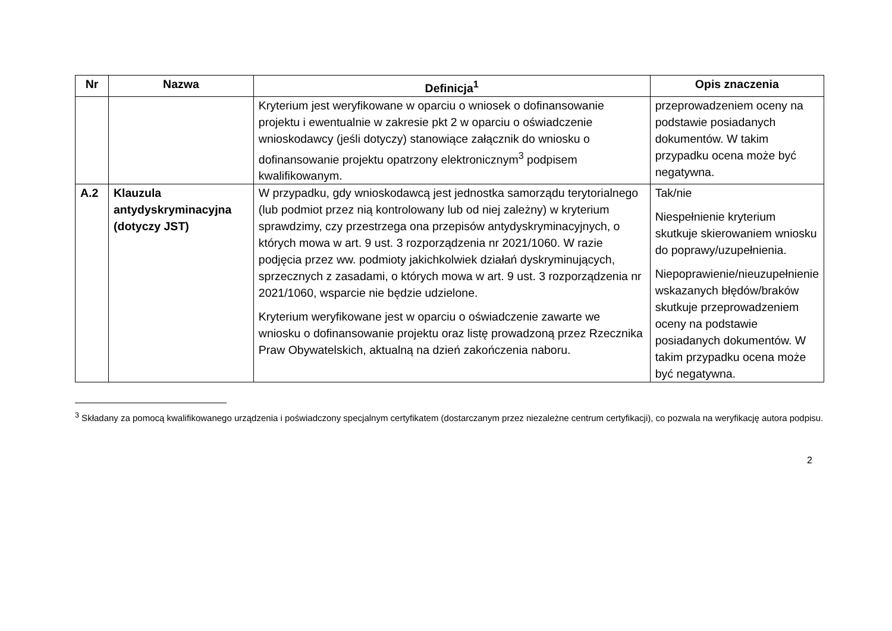| Nr | Nazwa | Definicja<sup>1</sup> | Opis znaczenia |
| --- | --- | --- | --- |
| | | Kryterium jest weryfikowane w oparciu o wniosek o dofinansowanie projektu i ewentualnie w zakresie pkt 2 w oparciu o oświadczenie wnioskodawcy (jeśli dotyczy) stanowiące załącznik do wniosku o dofinansowanie projektu opatrzony elektronicznym<sup>3</sup> podpisem kwalifikowanym. | przeprowadzeniem oceny na podstawie posiadanych dokumentów. W takim przypadku ocena może być negatywna. |
| A.2 | Klauzula antydyskryminacyjna (dotyczy JST) | W przypadku, gdy wnioskodawcą jest jednostka samorządu terytorialnego (lub podmiot przez nią kontrolowany lub od niej zależny) w kryterium sprawdzimy, czy przestrzega ona przepisów antydyskryminacyjnych, o których mowa w art. 9 ust. 3 rozporządzenia nr 2021/1060. W razie podjęcia przez ww. podmioty jakichkolwiek działań dyskryminujących, sprzecznych z zasadami, o których mowa w art. 9 ust. 3 rozporządzenia nr 2021/1060, wsparcie nie będzie udzielone. Kryterium weryfikowane jest w oparciu o oświadczenie zawarte we wniosku o dofinansowanie projektu oraz listę prowadzoną przez Rzecznika Praw Obywatelskich, aktualną na dzień zakończenia naboru. | Tak/nie Niespełnienie kryterium skutkuje skierowaniem wniosku do poprawy/uzupełnienia. Niepoprawienie/nieuzupełnienie wskazanych błędów/braków skutkuje przeprowadzeniem oceny na podstawie posiadanych dokumentów. W takim przypadku ocena może być negatywna. |
<sup>3</sup> Składany za pomocą kwalifikowanego urządzenia i poświadczony specjalnym certyfikatem (dostarczanym przez niezależne centrum certyfikacji), co pozwala na weryfikację autora podpisu.
2